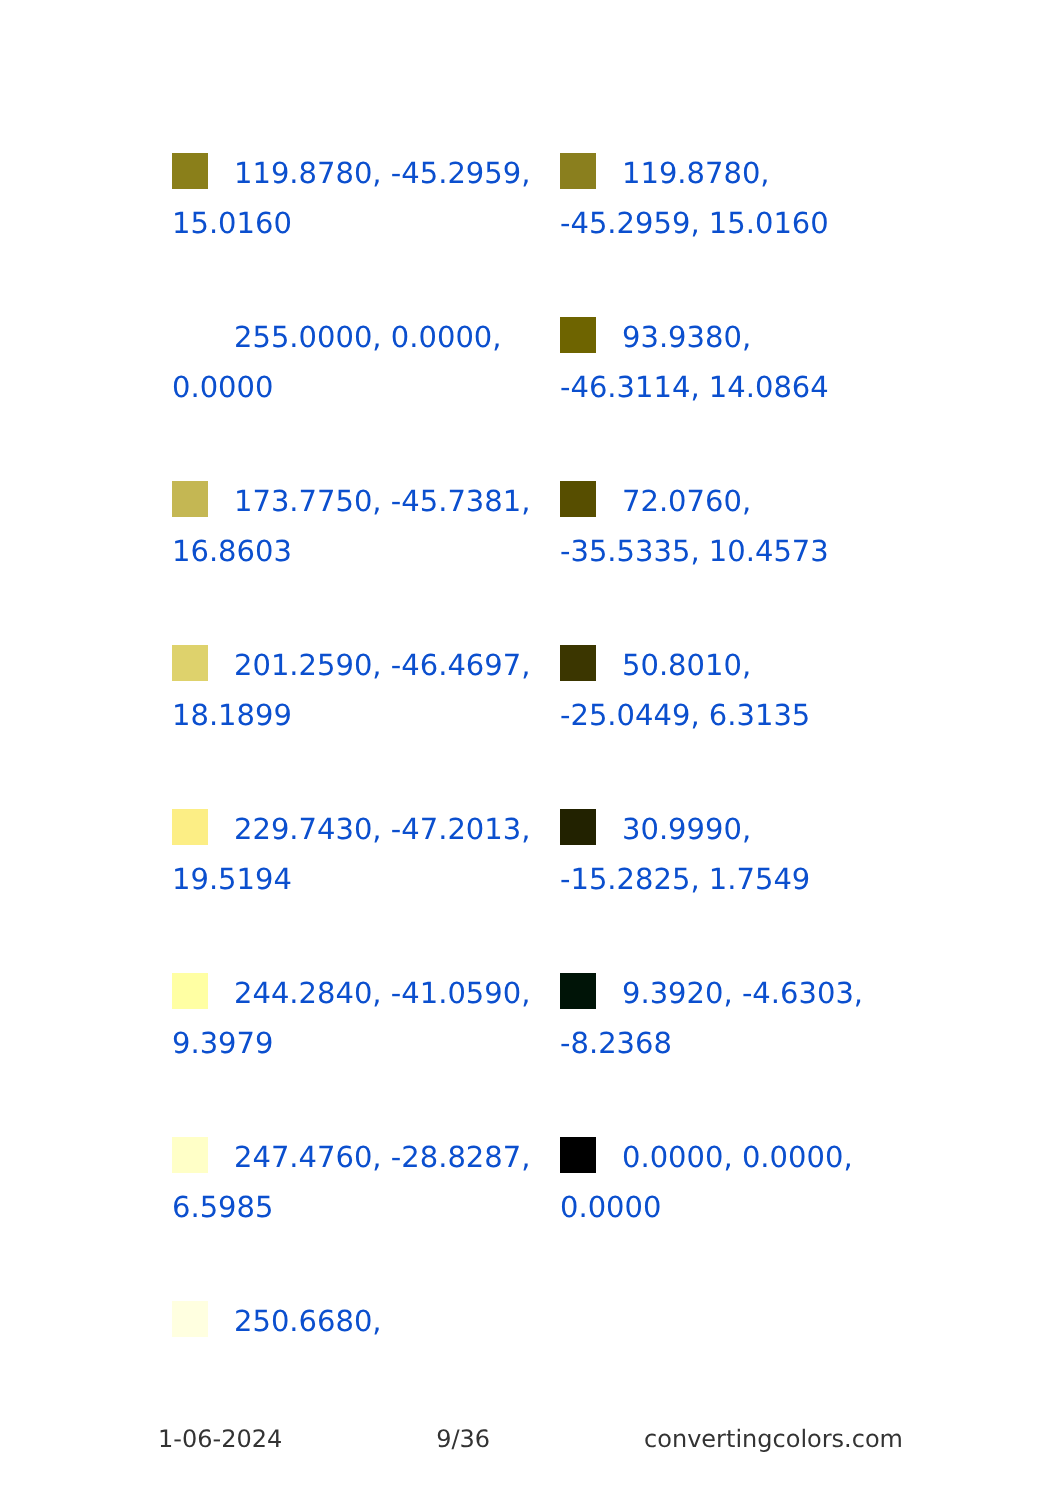119.8780, -45.2959, 15.0160
119.8780, -45.2959, 15.0160
255.0000, 0.0000, 0.0000
93.9380, -46.3114, 14.0864
173.7750, -45.7381, 16.8603
72.0760, -35.5335, 10.4573
201.2590, -46.4697, 18.1899
50.8010, -25.0449, 6.3135
229.7430, -47.2013, 19.5194
30.9990, -15.2825, 1.7549
244.2840, -41.0590, 9.3979
9.3920, -4.6303, -8.2368
247.4760, -28.8287, 6.5985
0.0000, 0.0000, 0.0000
250.6680,
1-06-2024 9/36 convertingcolors.com